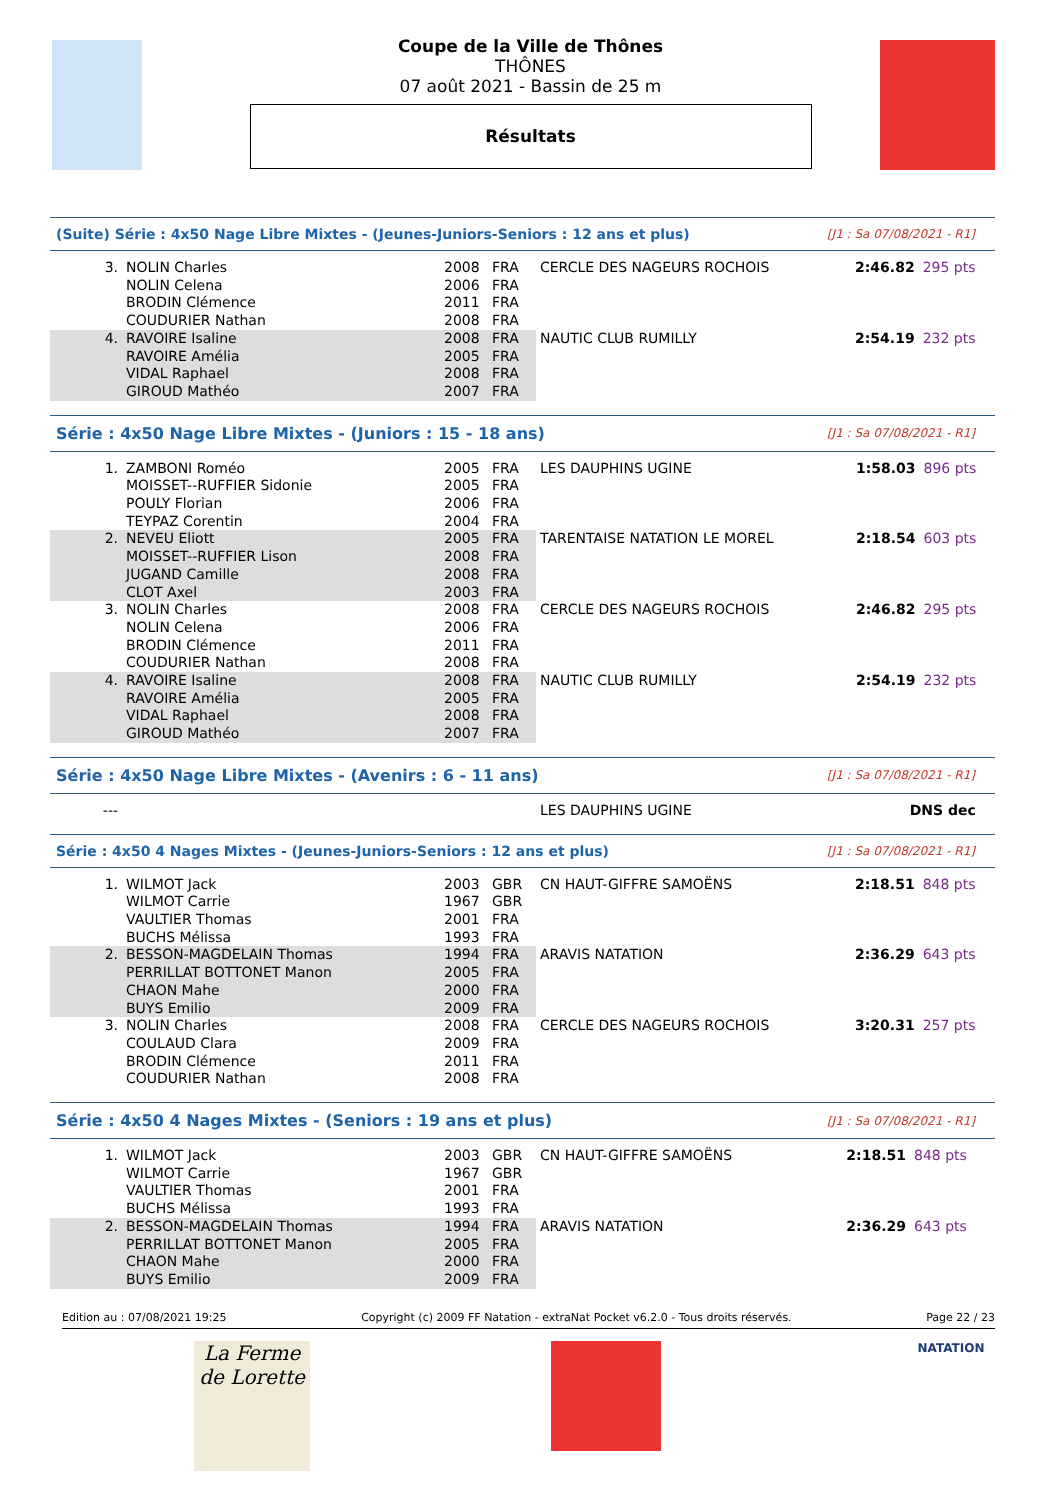Coupe de la Ville de Thônes
THÔNES
07 août 2021 - Bassin de 25 m
Résultats
(Suite) Série : 4x50 Nage Libre Mixtes - (Jeunes-Juniors-Seniors : 12 ans et plus) [J1 : Sa 07/08/2021 - R1]
| 3. | NOLIN Charles NOLIN Celena BRODIN Clémence COUDURIER Nathan | 2008 2006 2011 2008 | FRA FRA FRA FRA | CERCLE DES NAGEURS ROCHOIS | 2:46.82 | 295 pts |
| 4. | RAVOIRE Isaline RAVOIRE Amélia VIDAL Raphael GIROUD Mathéo | 2008 2005 2008 2007 | FRA FRA FRA FRA | NAUTIC CLUB RUMILLY | 2:54.19 | 232 pts |
Série : 4x50 Nage Libre Mixtes - (Juniors : 15 - 18 ans) [J1 : Sa 07/08/2021 - R1]
| 1. | ZAMBONI Roméo MOISSET--RUFFIER Sidonie POULY Florian TEYPAZ Corentin | 2005 2005 2006 2004 | FRA FRA FRA FRA | LES DAUPHINS UGINE | 1:58.03 | 896 pts |
| 2. | NEVEU Eliott MOISSET--RUFFIER Lison JUGAND Camille CLOT Axel | 2005 2008 2008 2003 | FRA FRA FRA FRA | TARENTAISE NATATION LE MOREL | 2:18.54 | 603 pts |
| 3. | NOLIN Charles NOLIN Celena BRODIN Clémence COUDURIER Nathan | 2008 2006 2011 2008 | FRA FRA FRA FRA | CERCLE DES NAGEURS ROCHOIS | 2:46.82 | 295 pts |
| 4. | RAVOIRE Isaline RAVOIRE Amélia VIDAL Raphael GIROUD Mathéo | 2008 2005 2008 2007 | FRA FRA FRA FRA | NAUTIC CLUB RUMILLY | 2:54.19 | 232 pts |
Série : 4x50 Nage Libre Mixtes - (Avenirs : 6 - 11 ans) [J1 : Sa 07/08/2021 - R1]
| --- | | | | LES DAUPHINS UGINE | DNS dec | |
Série : 4x50 4 Nages Mixtes - (Jeunes-Juniors-Seniors : 12 ans et plus) [J1 : Sa 07/08/2021 - R1]
| 1. | WILMOT Jack WILMOT Carrie VAULTIER Thomas BUCHS Mélissa | 2003 1967 2001 1993 | GBR GBR FRA FRA | CN HAUT-GIFFRE SAMOËNS | 2:18.51 | 848 pts |
| 2. | BESSON-MAGDELAIN Thomas PERRILLAT BOTTONET Manon CHAON Mahe BUYS Emilio | 1994 2005 2000 2009 | FRA FRA FRA FRA | ARAVIS NATATION | 2:36.29 | 643 pts |
| 3. | NOLIN Charles COULAUD Clara BRODIN Clémence COUDURIER Nathan | 2008 2009 2011 2008 | FRA FRA FRA FRA | CERCLE DES NAGEURS ROCHOIS | 3:20.31 | 257 pts |
Série : 4x50 4 Nages Mixtes - (Seniors : 19 ans et plus) [J1 : Sa 07/08/2021 - R1]
| 1. | WILMOT Jack WILMOT Carrie VAULTIER Thomas BUCHS Mélissa | 2003 1967 2001 1993 | GBR GBR FRA FRA | CN HAUT-GIFFRE SAMOËNS | 2:18.51 | 848 pts |
| 2. | BESSON-MAGDELAIN Thomas PERRILLAT BOTTONET Manon CHAON Mahe BUYS Emilio | 1994 2005 2000 2009 | FRA FRA FRA FRA | ARAVIS NATATION | 2:36.29 | 643 pts |
Edition au : 07/08/2021 19:25 Copyright (c) 2009 FF Natation - extraNat Pocket v6.2.0 - Tous droits réservés. Page 22 / 23
La Ferme de Lorette
NATATION